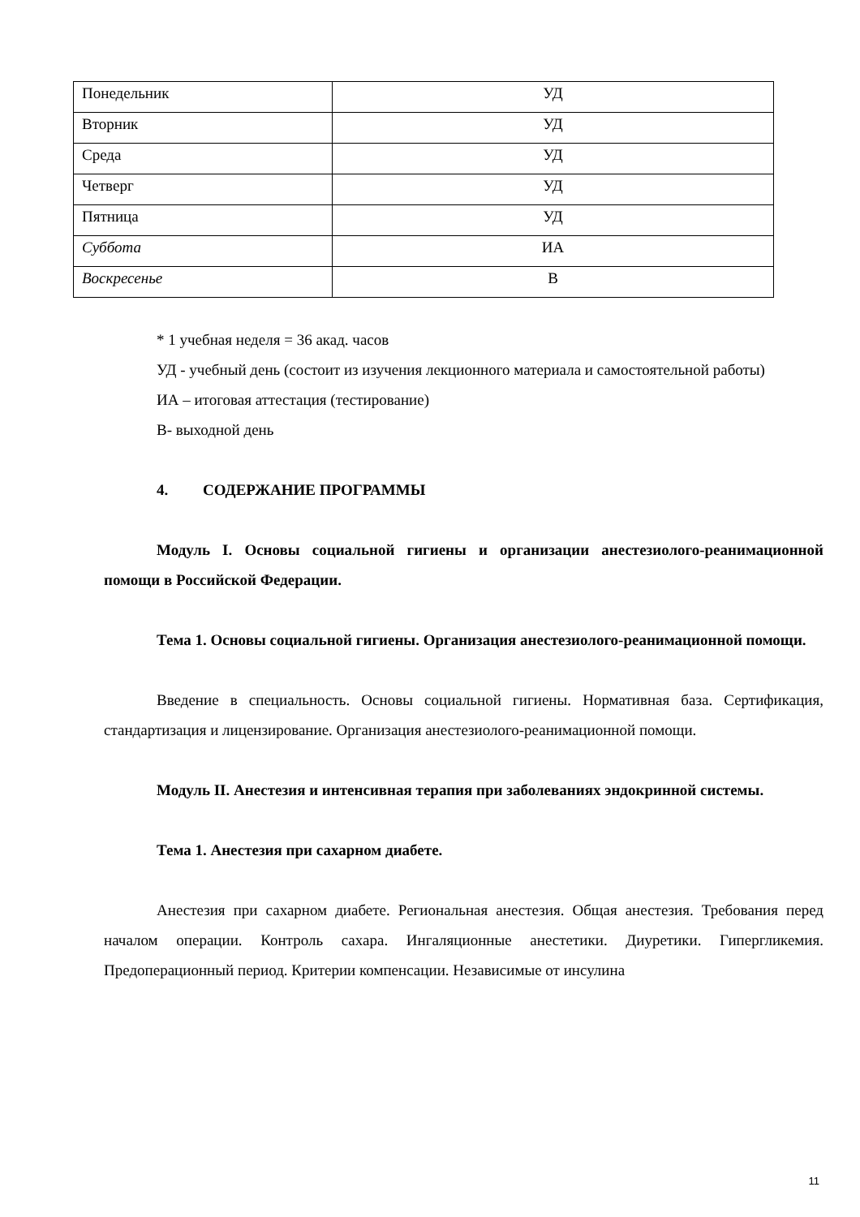| Понедельник | УД |
| Вторник | УД |
| Среда | УД |
| Четверг | УД |
| Пятница | УД |
| Суббота | ИА |
| Воскресенье | В |
* 1 учебная неделя = 36 акад. часов
УД - учебный день (состоит из изучения лекционного материала и самостоятельной работы)
ИА – итоговая аттестация (тестирование)
В- выходной день
4. СОДЕРЖАНИЕ ПРОГРАММЫ
Модуль I. Основы социальной гигиены и организации анестезиолого-реанимационной помощи в Российской Федерации.
Тема 1. Основы социальной гигиены. Организация анестезиолого-реанимационной помощи.
Введение в специальность. Основы социальной гигиены. Нормативная база. Сертификация, стандартизация и лицензирование. Организация анестезиолого-реанимационной помощи.
Модуль II. Анестезия и интенсивная терапия при заболеваниях эндокринной системы.
Тема 1. Анестезия при сахарном диабете.
Анестезия при сахарном диабете. Региональная анестезия. Общая анестезия. Требования перед началом операции. Контроль сахара. Ингаляционные анестетики. Диуретики. Гипергликемия. Предоперационный период. Критерии компенсации. Независимые от инсулина
11